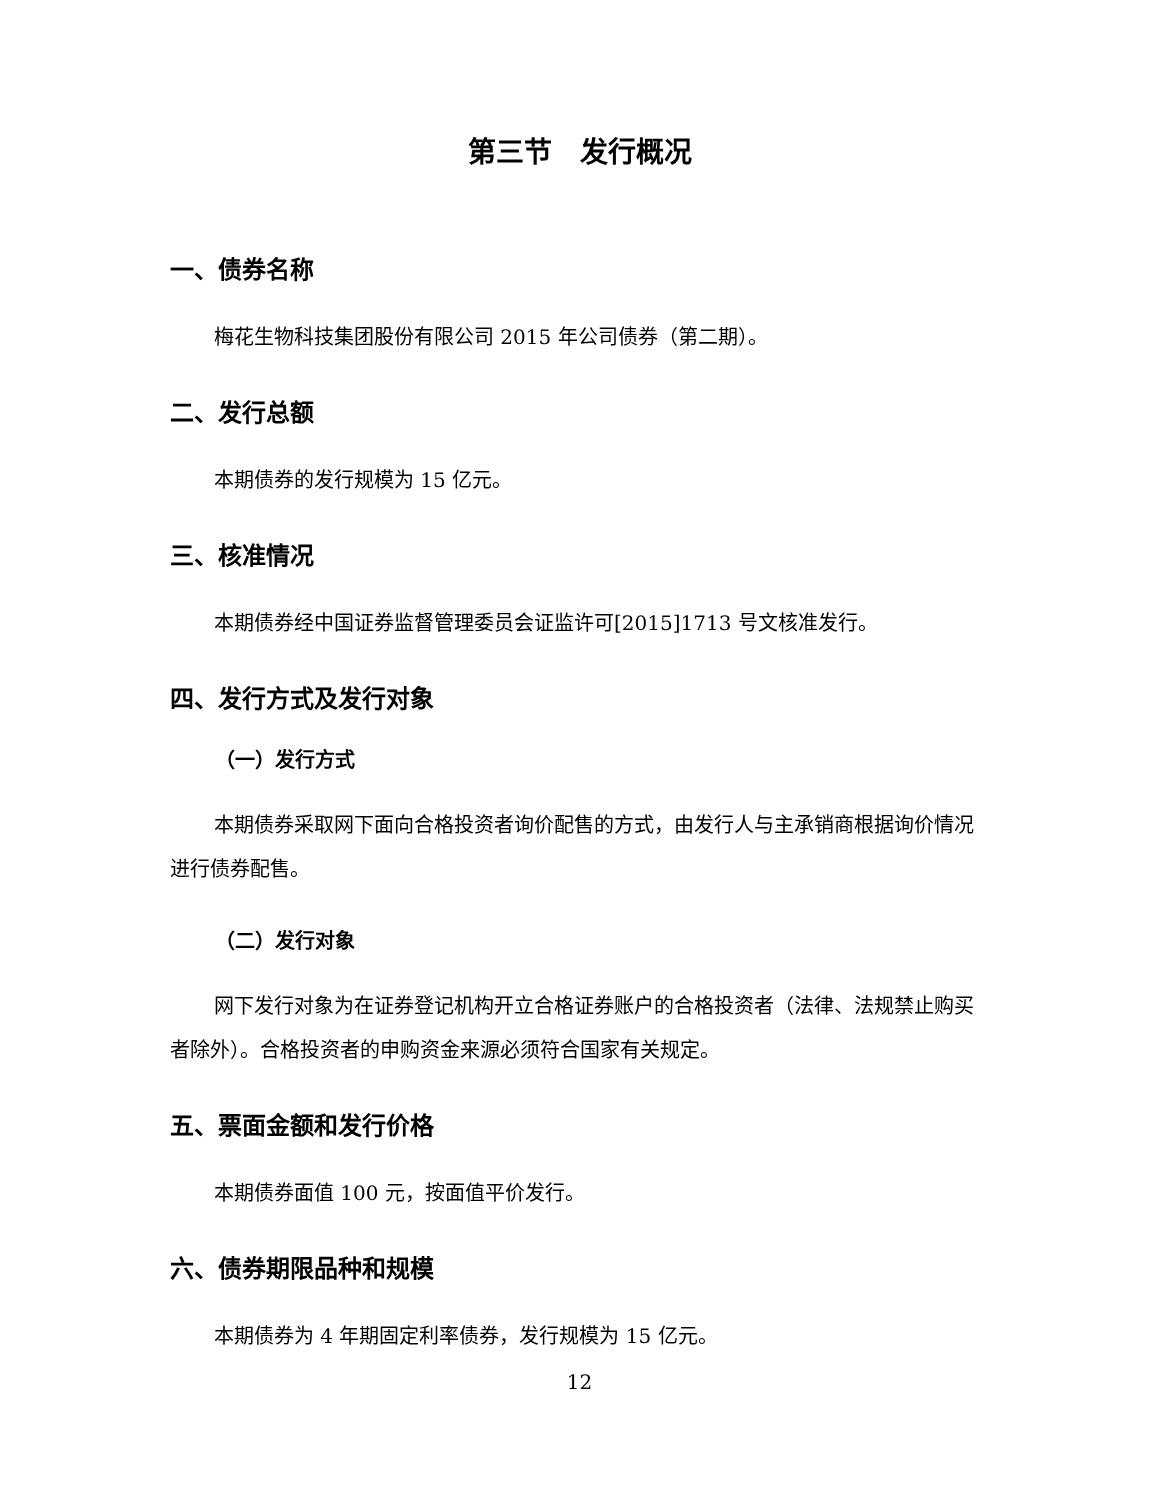第三节　发行概况
一、债券名称
梅花生物科技集团股份有限公司 2015 年公司债券（第二期）。
二、发行总额
本期债券的发行规模为 15 亿元。
三、核准情况
本期债券经中国证券监督管理委员会证监许可[2015]1713 号文核准发行。
四、发行方式及发行对象
（一）发行方式
本期债券采取网下面向合格投资者询价配售的方式，由发行人与主承销商根据询价情况进行债券配售。
（二）发行对象
网下发行对象为在证券登记机构开立合格证券账户的合格投资者（法律、法规禁止购买者除外）。合格投资者的申购资金来源必须符合国家有关规定。
五、票面金额和发行价格
本期债券面值 100 元，按面值平价发行。
六、债券期限品种和规模
本期债券为 4 年期固定利率债券，发行规模为 15 亿元。
12